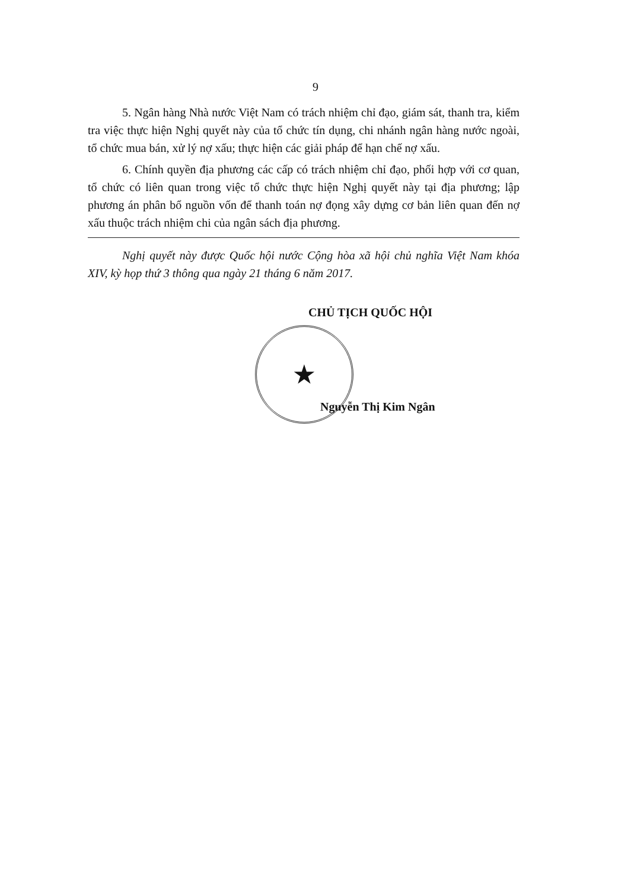9
5. Ngân hàng Nhà nước Việt Nam có trách nhiệm chỉ đạo, giám sát, thanh tra, kiểm tra việc thực hiện Nghị quyết này của tổ chức tín dụng, chi nhánh ngân hàng nước ngoài, tổ chức mua bán, xử lý nợ xấu; thực hiện các giải pháp để hạn chế nợ xấu.
6. Chính quyền địa phương các cấp có trách nhiệm chỉ đạo, phối hợp với cơ quan, tổ chức có liên quan trong việc tổ chức thực hiện Nghị quyết này tại địa phương; lập phương án phân bổ nguồn vốn để thanh toán nợ đọng xây dựng cơ bản liên quan đến nợ xấu thuộc trách nhiệm chi của ngân sách địa phương.
Nghị quyết này được Quốc hội nước Cộng hòa xã hội chủ nghĩa Việt Nam khóa XIV, kỳ họp thứ 3 thông qua ngày 21 tháng 6 năm 2017.
CHỦ TỊCH QUỐC HỘI
★
Nguyễn Thị Kim Ngân